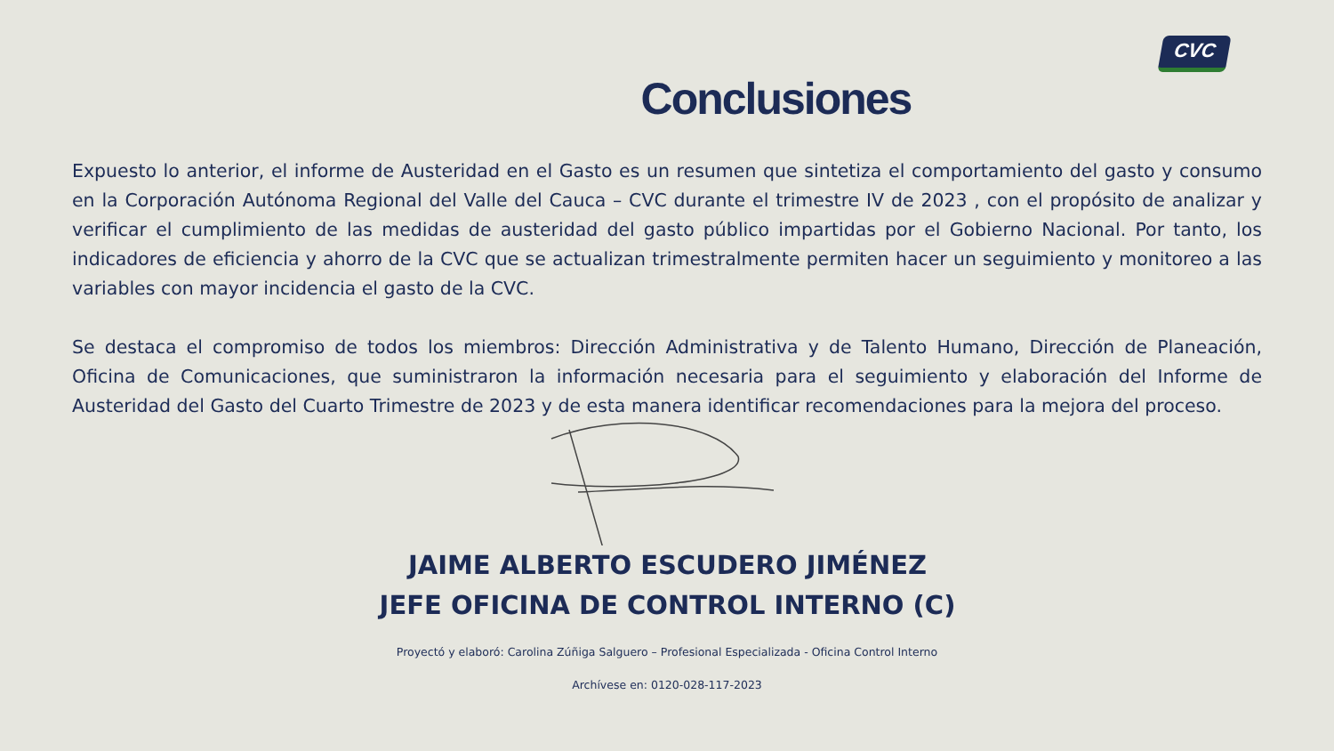CVC
Conclusiones
Expuesto lo anterior, el informe de Austeridad en el Gasto es un resumen que sintetiza el comportamiento del gasto y consumo en la Corporación Autónoma Regional del Valle del Cauca – CVC durante el trimestre IV de 2023 , con el propósito de analizar y verificar el cumplimiento de las medidas de austeridad del gasto público impartidas por el Gobierno Nacional. Por tanto, los indicadores de eficiencia y ahorro de la CVC que se actualizan trimestralmente permiten hacer un seguimiento y monitoreo a las variables con mayor incidencia el gasto de la CVC.
Se destaca el compromiso de todos los miembros: Dirección Administrativa y de Talento Humano, Dirección de Planeación, Oficina de Comunicaciones, que suministraron la información necesaria para el seguimiento y elaboración del Informe de Austeridad del Gasto del Cuarto Trimestre de 2023 y de esta manera identificar recomendaciones para la mejora del proceso.
JAIME ALBERTO ESCUDERO JIMÉNEZ
JEFE OFICINA DE CONTROL INTERNO (C)
Proyectó y elaboró: Carolina Zúñiga Salguero – Profesional Especializada - Oficina Control Interno
Archívese en: 0120-028-117-2023